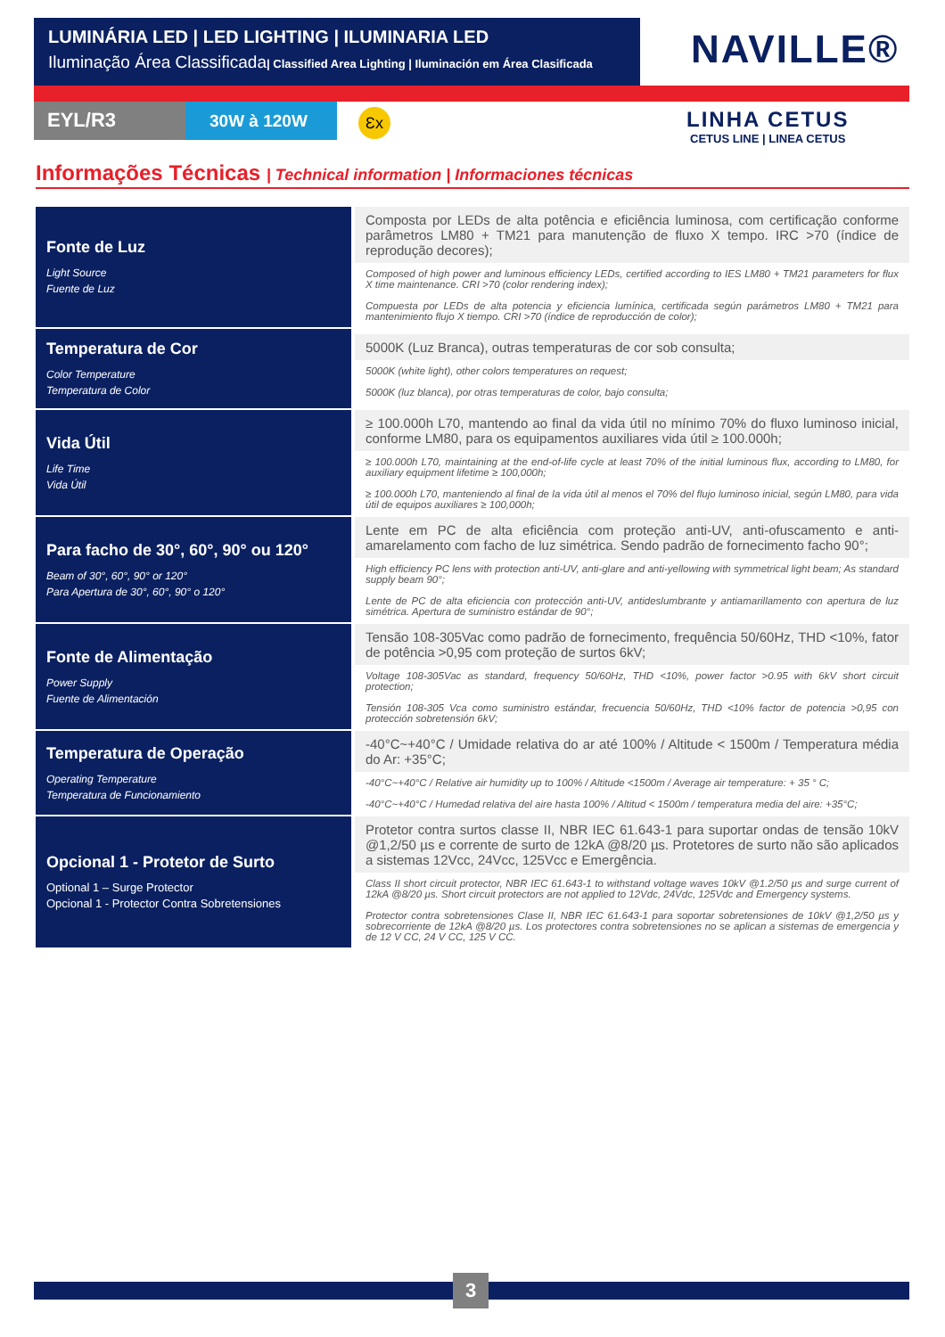LUMINÁRIA LED | LED LIGHTING | ILUMINARIA LED
Iluminação Área Classificada| Classified Area Lighting | Iluminación em Área Clasificada
NAVILLE®
EYL/R3 30W à 120W Ɛx
LINHA CETUS
CETUS LINE | LINEA CETUS
Informações Técnicas | Technical information | Informaciones técnicas
| Fonte de Luz Light Source Fuente de Luz | Composta por LEDs de alta potência e eficiência luminosa, com certificação conforme parâmetros LM80 + TM21 para manutenção de fluxo X tempo. IRC >70 (índice de reprodução decores); Composed of high power and luminous efficiency LEDs, certified according to IES LM80 + TM21 parameters for flux X time maintenance. CRI >70 (color rendering index); Compuesta por LEDs de alta potencia y eficiencia lumínica, certificada según parámetros LM80 + TM21 para mantenimiento flujo X tiempo. CRI >70 (índice de reproducción de color); |
| Temperatura de Cor Color Temperature Temperatura de Color | 5000K (Luz Branca), outras temperaturas de cor sob consulta; 5000K (white light), other colors temperatures on request; 5000K (luz blanca), por otras temperaturas de color, bajo consulta; |
| Vida Útil Life Time Vida Útil | ≥ 100.000h L70, mantendo ao final da vida útil no mínimo 70% do fluxo luminoso inicial, conforme LM80, para os equipamentos auxiliares vida útil ≥ 100.000h; ≥ 100.000h L70, maintaining at the end-of-life cycle at least 70% of the initial luminous flux, according to LM80, for auxiliary equipment lifetime ≥ 100,000h; ≥ 100.000h L70, manteniendo al final de la vida útil al menos el 70% del flujo luminoso inicial, según LM80, para vida útil de equipos auxiliares ≥ 100,000h; |
| Para facho de 30°, 60°, 90° ou 120° Beam of 30°, 60°, 90° or 120° Para Apertura de 30°, 60°, 90° o 120° | Lente em PC de alta eficiência com proteção anti-UV, anti-ofuscamento e anti-amarelamento com facho de luz simétrica. Sendo padrão de fornecimento facho 90°; High efficiency PC lens with protection anti-UV, anti-glare and anti-yellowing with symmetrical light beam; As standard supply beam 90°; Lente de PC de alta eficiencia con protección anti-UV, antideslumbrante y antiamarillamento con apertura de luz simétrica. Apertura de suministro estándar de 90°; |
| Fonte de Alimentação Power Supply Fuente de Alimentación | Tensão 108-305Vac como padrão de fornecimento, frequência 50/60Hz, THD <10%, fator de potência >0,95 com proteção de surtos 6kV; Voltage 108-305Vac as standard, frequency 50/60Hz, THD <10%, power factor >0.95 with 6kV short circuit protection; Tensión 108-305 Vca como suministro estándar, frecuencia 50/60Hz, THD <10% factor de potencia >0,95 con protección sobretensión 6kV; |
| Temperatura de Operação Operating Temperature Temperatura de Funcionamiento | -40°C~+40°C / Umidade relativa do ar até 100% / Altitude < 1500m / Temperatura média do Ar: +35°C; -40°C~+40°C / Relative air humidity up to 100% / Altitude <1500m / Average air temperature: + 35 ° C; -40°C~+40°C / Humedad relativa del aire hasta 100% / Altitud < 1500m / temperatura media del aire: +35°C; |
| Opcional 1 - Protetor de Surto Optional 1 – Surge Protector Opcional 1 - Protector Contra Sobretensiones | Protetor contra surtos classe II, NBR IEC 61.643-1 para suportar ondas de tensão 10kV @1,2/50 µs e corrente de surto de 12kA @8/20 µs. Protetores de surto não são aplicados a sistemas 12Vcc, 24Vcc, 125Vcc e Emergência. Class II short circuit protector, NBR IEC 61.643-1 to withstand voltage waves 10kV @1.2/50 µs and surge current of 12kA @8/20 µs. Short circuit protectors are not applied to 12Vdc, 24Vdc, 125Vdc and Emergency systems. Protector contra sobretensiones Clase II, NBR IEC 61.643-1 para soportar sobretensiones de 10kV @1,2/50 µs y sobrecorriente de 12kA @8/20 µs. Los protectores contra sobretensiones no se aplican a sistemas de emergencia y de 12 V CC, 24 V CC, 125 V CC. |
3